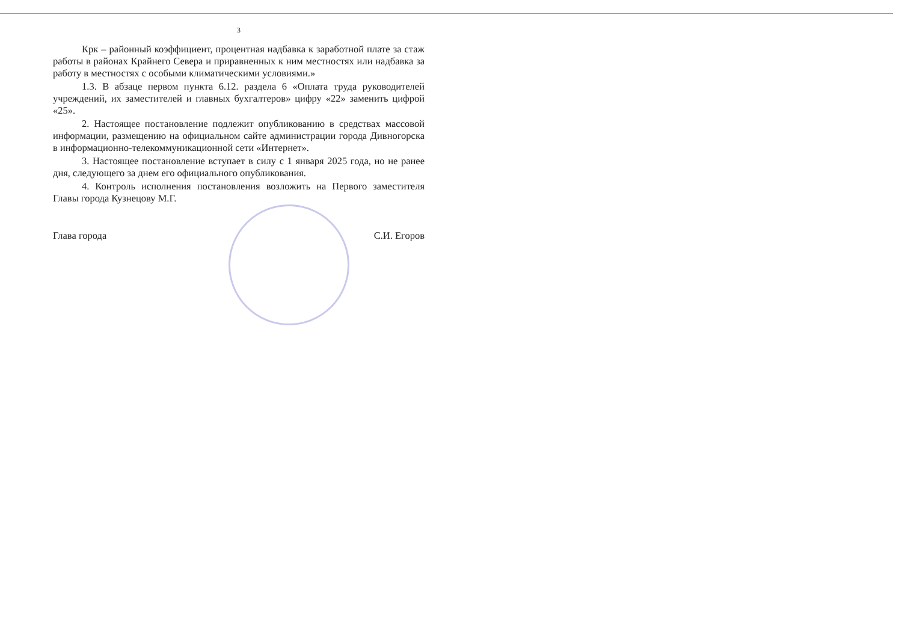3
Крк – районный коэффициент, процентная надбавка к заработной плате за стаж работы в районах Крайнего Севера и приравненных к ним местностях или надбавка за работу в местностях с особыми климатическими условиями.»
1.3. В абзаце первом пункта 6.12. раздела 6 «Оплата труда руководителей учреждений, их заместителей и главных бухгалтеров» цифру «22» заменить цифрой «25».
2. Настоящее постановление подлежит опубликованию в средствах массовой информации, размещению на официальном сайте администрации города Дивногорска в информационно-телекоммуникационной сети «Интернет».
3. Настоящее постановление вступает в силу с 1 января 2025 года, но не ранее дня, следующего за днем его официального опубликования.
4. Контроль исполнения постановления возложить на Первого заместителя Главы города Кузнецову М.Г.
Глава города С.И. Егоров